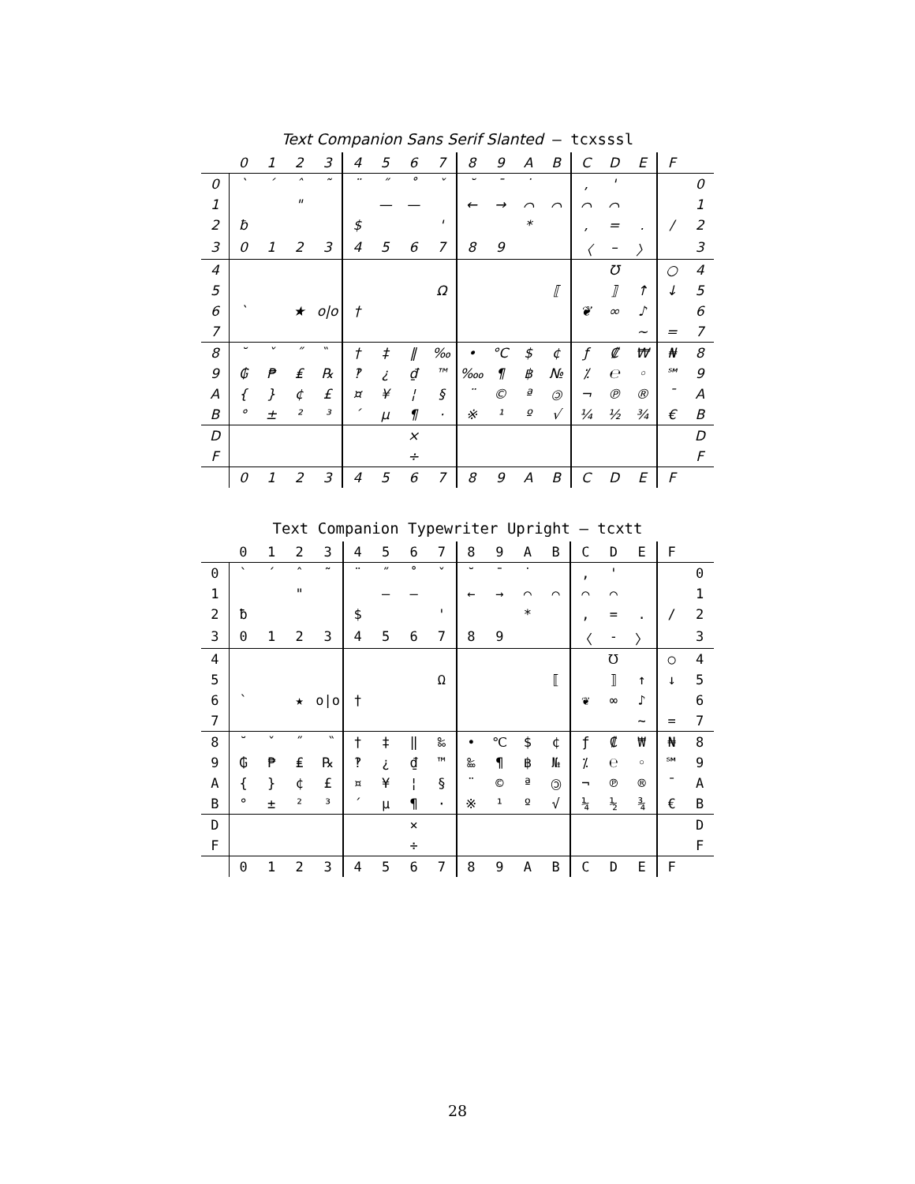Text Companion Sans Serif Slanted – tcxsssl
| | 0 | 1 | 2 | 3 | 4 | 5 | 6 | 7 | 8 | 9 | A | B | C | D | E | F | |
| --- | --- | --- | --- | --- | --- | --- | --- | --- | --- | --- | --- | --- | --- | --- | --- | --- | --- |
| 0 | ` | ´ | ˆ | ˜ | ¨ | ˝ | ˚ | ˇ | ˘ | ¯ | ˙ | | ‚ | ' | | | 0 |
| 1 | | | " | | | — | — | | ← | → | ⌒ | ⌒ | ⌒ | ⌒ | | | 1 |
| 2 | ƀ | | | | $ | | | ' | | | * | | , | = | . | / | 2 |
| 3 | 0 | 1 | 2 | 3 | 4 | 5 | 6 | 7 | 8 | 9 | | | 〈 | – | 〉 | | 3 |
| 4 | | | | | | | | | | | | | | ℧ | | ○ | 4 |
| 5 | | | | | | | | Ω | | | | ⟦ | | ⟧ | ↑ | ↓ | 5 |
| 6 | ` | | ★ | o/o | † | | | | | | | | ❦ | ∞ | ♪ | | 6 |
| 7 | | | | | | | | | | | | | | | ~ | = | 7 |
| 8 | ˘ | ˇ | ˝ | ̏ | † | ‡ | ‖ | ‰ | • | °C | $ | ¢ | ƒ | ₡ | ₩ | ₦ | 8 |
| 9 | ₲ | ₱ | ₤ | ℞ | ‽ | ¿ | ₫ | ™ | ‱ | ¶ | ฿ | № | ⁒ | ℮ | ◦ | ℠ | 9 |
| A | { | } | ¢ | £ | ¤ | ¥ | ¦ | § | ¨ | © | ª | 🄯 | ¬ | ℗ | ® | ¯ | A |
| B | ° | ± | ² | ³ | ´ | µ | ¶ | · | ※ | ¹ | º | √ | ¼ | ½ | ¾ | € | B |
| D | | | | | | | × | | | | | | | | | | D |
| F | | | | | | | ÷ | | | | | | | | | | F |
| | 0 | 1 | 2 | 3 | 4 | 5 | 6 | 7 | 8 | 9 | A | B | C | D | E | F | |
Text Companion Typewriter Upright – tcxtt
| | 0 | 1 | 2 | 3 | 4 | 5 | 6 | 7 | 8 | 9 | A | B | C | D | E | F | |
| --- | --- | --- | --- | --- | --- | --- | --- | --- | --- | --- | --- | --- | --- | --- | --- | --- | --- |
| 0 | ` | ´ | ˆ | ˜ | ¨ | ˝ | ˚ | ˇ | ˘ | ¯ | ˙ | | ‚ | ' | | | 0 |
| 1 | | | " | | | – | – | | ← | → | ⌒ | ⌒ | ⌒ | ⌒ | | | 1 |
| 2 | ƀ | | | | $ | | | ' | | | * | | , | = | . | / | 2 |
| 3 | 0 | 1 | 2 | 3 | 4 | 5 | 6 | 7 | 8 | 9 | | | 〈 | - | 〉 | | 3 |
| 4 | | | | | | | | | | | | | | ℧ | | ○ | 4 |
| 5 | | | | | | | | Ω | | | | ⟦ | | ⟧ | ↑ | ↓ | 5 |
| 6 | ` | | ★ | o/o | † | | | | | | | | ❦ | ∞ | ♪ | | 6 |
| 7 | | | | | | | | | | | | | | | ~ | = | 7 |
| 8 | ˘ | ˇ | ˝ | ̏ | † | ‡ | ‖ | ‰ | • | ℃ | $ | ¢ | ƒ | ₡ | ₩ | ₦ | 8 |
| 9 | ₲ | ₱ | ₤ | ℞ | ‽ | ¿ | ₫ | ™ | ‱ | ¶ | ฿ | № | ⁒ | ℮ | ◦ | ℠ | 9 |
| A | { | } | ¢ | £ | ¤ | ¥ | ¦ | § | ¨ | © | ª | 🄯 | ¬ | ℗ | ® | ¯ | A |
| B | ° | ± | ² | ³ | ´ | µ | ¶ | · | ※ | ¹ | º | √ | ¼ | ½ | ¾ | € | B |
| D | | | | | | | × | | | | | | | | | | D |
| F | | | | | | | ÷ | | | | | | | | | | F |
| | 0 | 1 | 2 | 3 | 4 | 5 | 6 | 7 | 8 | 9 | A | B | C | D | E | F | |
28